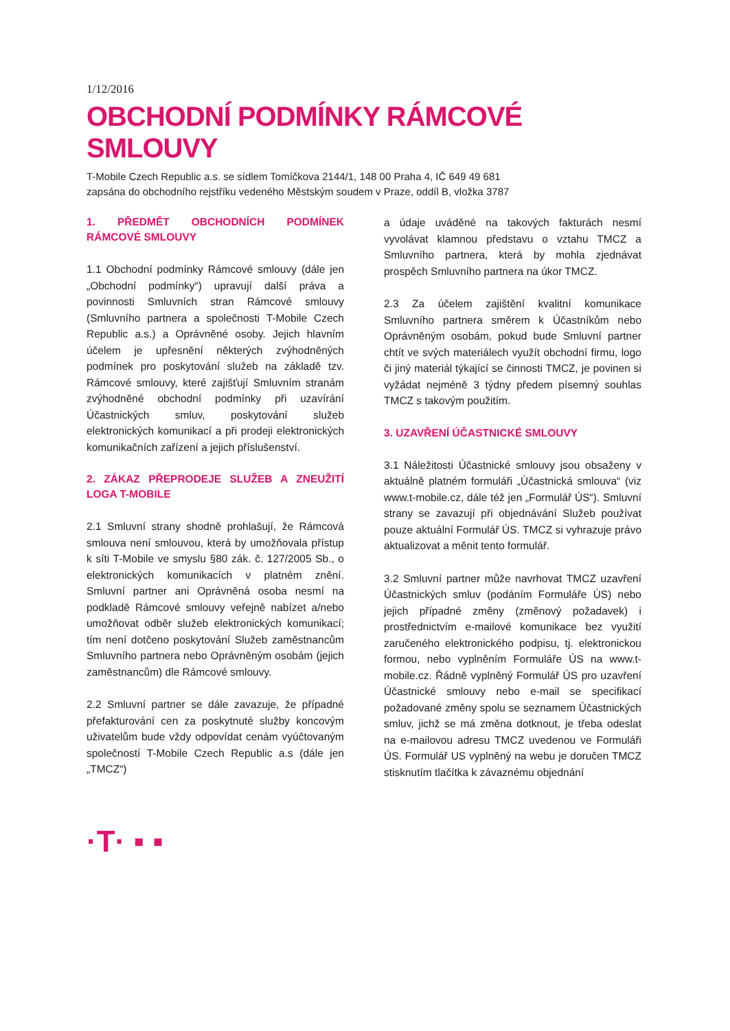1/12/2016
OBCHODNÍ PODMÍNKY RÁMCOVÉ
SMLOUVY
T-Mobile Czech Republic a.s. se sídlem Tomíčkova 2144/1, 148 00 Praha 4, IČ 649 49 681
zapsána do obchodního rejstříku vedeného Městským soudem v Praze, oddíl B, vložka 3787
1. PŘEDMĚT OBCHODNÍCH PODMÍNEK RÁMCOVÉ SMLOUVY
1.1 Obchodní podmínky Rámcové smlouvy (dále jen „Obchodní podmínky“) upravují další práva a povinnosti Smluvních stran Rámcové smlouvy (Smluvního partnera a společnosti T-Mobile Czech Republic a.s.) a Oprávněné osoby. Jejich hlavním účelem je upřesnění některých zvýhodněných podmínek pro poskytování služeb na základě tzv. Rámcové smlouvy, které zajišťují Smluvním stranám zvýhodněné obchodní podmínky při uzavírání Účastnických smluv, poskytování služeb elektronických komunikací a při prodeji elektronických komunikačních zařízení a jejich příslušenství.
2. ZÁKAZ PŘEPRODEJE SLUŽEB A ZNEUŽITÍ LOGA T-MOBILE
2.1 Smluvní strany shodně prohlašují, že Rámcová smlouva není smlouvou, která by umožňovala přístup k síti T-Mobile ve smyslu §80 zák. č. 127/2005 Sb., o elektronických komunikacích v platném znění. Smluvní partner ani Oprávněná osoba nesmí na podkladě Rámcové smlouvy veřejně nabízet a/nebo umožňovat odběr služeb elektronických komunikací; tím není dotčeno poskytování Služeb zaměstnancům Smluvního partnera nebo Oprávněným osobám (jejich zaměstnancům) dle Rámcové smlouvy.
2.2 Smluvní partner se dále zavazuje, že případné přefakturování cen za poskytnuté služby koncovým uživatelům bude vždy odpovídat cenám vyúčtovaným společností T-Mobile Czech Republic a.s (dále jen „TMCZ“)
a údaje uváděné na takových fakturách nesmí vyvolávat klamnou představu o vztahu TMCZ a Smluvního partnera, která by mohla zjednávat prospěch Smluvního partnera na úkor TMCZ.
2.3 Za účelem zajištění kvalitní komunikace Smluvního partnera směrem k Účastníkům nebo Oprávněným osobám, pokud bude Smluvní partner chtít ve svých materiálech využít obchodní firmu, logo či jiný materiál týkající se činnosti TMCZ, je povinen si vyžádat nejméně 3 týdny předem písemný souhlas TMCZ s takovým použitím.
3. UZAVŘENÍ ÚČASTNICKÉ SMLOUVY
3.1 Náležitosti Účastnické smlouvy jsou obsaženy v aktuálně platném formuláři „Účastnická smlouva“ (viz www.t-mobile.cz, dále též jen „Formulář ÚS“). Smluvní strany se zavazují při objednávání Služeb používat pouze aktuální Formulář ÚS. TMCZ si vyhrazuje právo aktualizovat a měnit tento formulář.
3.2 Smluvní partner může navrhovat TMCZ uzavření Účastnických smluv (podáním Formuláře ÚS) nebo jejich případné změny (změnový požadavek) i prostřednictvím e-mailové komunikace bez využití zaručeného elektronického podpisu, tj. elektronickou formou, nebo vyplněním Formuláře ÚS na www.t-mobile.cz. Řádně vyplněný Formulář ÚS pro uzavření Účastnické smlouvy nebo e-mail se specifikací požadované změny spolu se seznamem Účastnických smluv, jichž se má změna dotknout, je třeba odeslat na e-mailovou adresu TMCZ uvedenou ve Formuláři ÚS. Formulář US vyplněný na webu je doručen TMCZ stisknutím tlačítka k závaznému objednání
·T· ▪ ▪